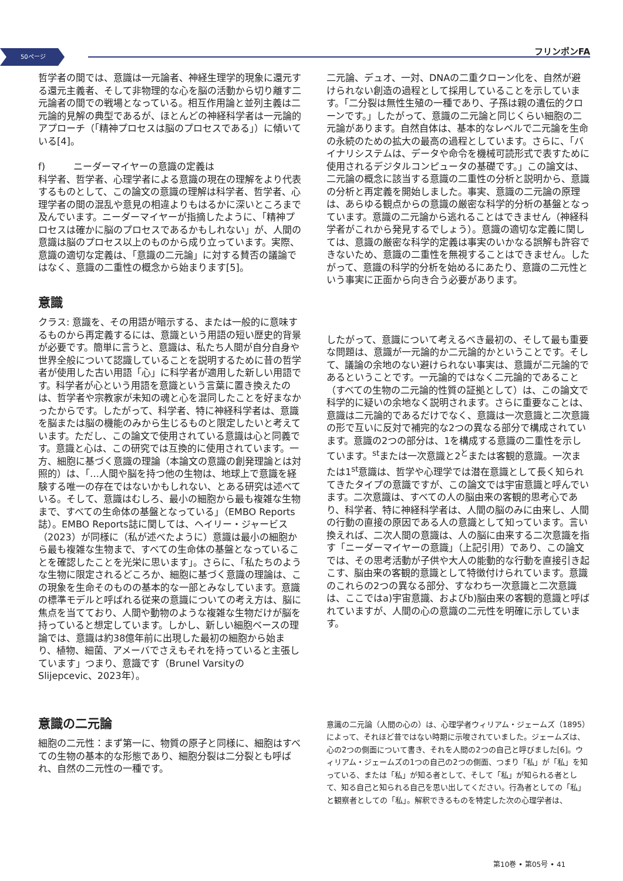50ページ フリンポンFA
哲学者の間では、意識は一元論者、神経生理学的現象に還元する還元主義者、そして非物理的な心を脳の活動から切り離す二元論者の間での戦場となっている。相互作用論と並列主義は二元論的見解の典型であるが、ほとんどの神経科学者は一元論的アプローチ（「精神プロセスは脳のプロセスである」）に傾いている[4]。
f)　　　ニーダーマイヤーの意識の定義は
科学者、哲学者、心理学者による意識の現在の理解をより代表するものとして、この論文の意識の理解は科学者、哲学者、心理学者の間の混乱や意見の相違よりもはるかに深いところまで及んでいます。ニーダーマイヤーが指摘したように、「精神プロセスは確かに脳のプロセスであるかもしれない」が、人間の意識は脳のプロセス以上のものから成り立っています。実際、意識の適切な定義は、「意識の二元論」に対する賛否の議論ではなく、意識の二重性の概念から始まります[5]。
意識
クラス: 意識を、その用語が暗示する、または一般的に意味するものから再定義するには、意識という用語の短い歴史的背景が必要です。簡単に言うと、意識は、私たち人間が自分自身や世界全般について認識していることを説明するために昔の哲学者が使用した古い用語「心」に科学者が適用した新しい用語です。科学者が心という用語を意識という言葉に置き換えたのは、哲学者や宗教家が未知の魂と心を混同したことを好まなかったからです。したがって、科学者、特に神経科学者は、意識を脳または脳の機能のみから生じるものと限定したいと考えています。ただし、この論文で使用されている意識は心と同義です。意識と心は、この研究では互換的に使用されています。一方、細胞に基づく意識の理論（本論文の意識の創発理論とは対照的）は、「…人間や脳を持つ他の生物は、地球上で意識を経験する唯一の存在ではないかもしれない、とある研究は述べている。そして、意識はむしろ、最小の細胞から最も複雑な生物まで、すべての生命体の基盤となっている」（EMBO Reports誌）。EMBO Reports誌に関しては、ヘイリー・ジャービス（2023）が同様に（私が述べたように）意識は最小の細胞から最も複雑な生物まで、すべての生命体の基盤となっていることを確認したことを光栄に思います」。さらに、「私たちのような生物に限定されるどころか、細胞に基づく意識の理論は、この現象を生命そのものの基本的な一部とみなしています。意識の標準モデルと呼ばれる従来の意識についての考え方は、脳に焦点を当てており、人間や動物のような複雑な生物だけが脳を持っていると想定しています。しかし、新しい細胞ベースの理論では、意識は約38億年前に出現した最初の細胞から始まり、植物、細菌、アメーバでさえもそれを持っていると主張しています」つまり、意識です（Brunel VarsityのSlijepcevic、2023年）。
意識の二元論
細胞の二元性：まず第一に、物質の原子と同様に、細胞はすべての生物の基本的な形態であり、細胞分裂は二分裂とも呼ばれ、自然の二元性の一種です。
二元論、デュオ、一対、DNAの二重クローン化を、自然が避けられない創造の過程として採用していることを示しています。「二分裂は無性生殖の一種であり、子孫は親の遺伝的クローンです。」したがって、意識の二元論と同じくらい細胞の二元論があります。自然自体は、基本的なレベルで二元論を生命の永続のための拡大の最高の過程としています。さらに、「バイナリシステムは、データや命令を機械可読形式で表すために使用されるデジタルコンピュータの基礎です。」この論文は、二元論の概念に該当する意識の二重性の分析と説明から、意識の分析と再定義を開始しました。事実、意識の二元論の原理は、あらゆる観点からの意識の厳密な科学的分析の基盤となっています。意識の二元論から逃れることはできません（神経科学者がこれから発見するでしょう）。意識の適切な定義に関しては、意識の厳密な科学的定義は事実のいかなる誤解も許容できないため、意識の二重性を無視することはできません。したがって、意識の科学的分析を始めるにあたり、意識の二元性という事実に正面から向き合う必要があります。
したがって、意識について考えるべき最初の、そして最も重要な問題は、意識が一元論的か二元論的かということです。そして、議論の余地のない避けられない事実は、意識が二元論的であるということです。一元論的ではなく二元論的であること（すべての生物の二元論的性質の証拠として）は、この論文で科学的に疑いの余地なく説明されます。さらに重要なことは、意識は二元論的であるだけでなく、意識は一次意識と二次意識の形で互いに反対で補完的な2つの異なる部分で構成されています。意識の2つの部分は、1を構成する意識の二重性を示しています。<sup>st</sup>または一次意識と2<sup>と</sup>または客観的意識。一次または1<sup>st</sup>意識は、哲学や心理学では潜在意識として長く知られてきたタイプの意識ですが、この論文では宇宙意識と呼んでいます。二次意識は、すべての人の脳由来の客観的思考心であり、科学者、特に神経科学者は、人間の脳のみに由来し、人間の行動の直接の原因である人の意識として知っています。言い換えれば、二次人間の意識は、人の脳に由来する二次意識を指す「ニーダーマイヤーの意識」（上記引用）であり、この論文では、その思考活動が子供や大人の能動的な行動を直接引き起こす、脳由来の客観的意識として特徴付けられています。意識のこれらの2つの異なる部分、すなわち一次意識と二次意識は、ここではa)宇宙意識、およびb)脳由来の客観的意識と呼ばれていますが、人間の心の意識の二元性を明確に示しています。
意識の二元論（人間の心の）は、心理学者ウィリアム・ジェームズ（1895）によって、それほど昔ではない時期に示唆されていました。ジェームズは、心の2つの側面について書き、それを人間の2つの自己と呼びました[6]。ウィリアム・ジェームズの1つの自己の2つの側面、つまり「私」が「私」を知っている、または「私」が知る者として、そして「私」が知られる者として、知る自己と知られる自己を思い出してください。行為者としての「私」と観察者としての「私」。解釈できるものを特定した次の心理学者は、
第10巻 • 第05号 • 41